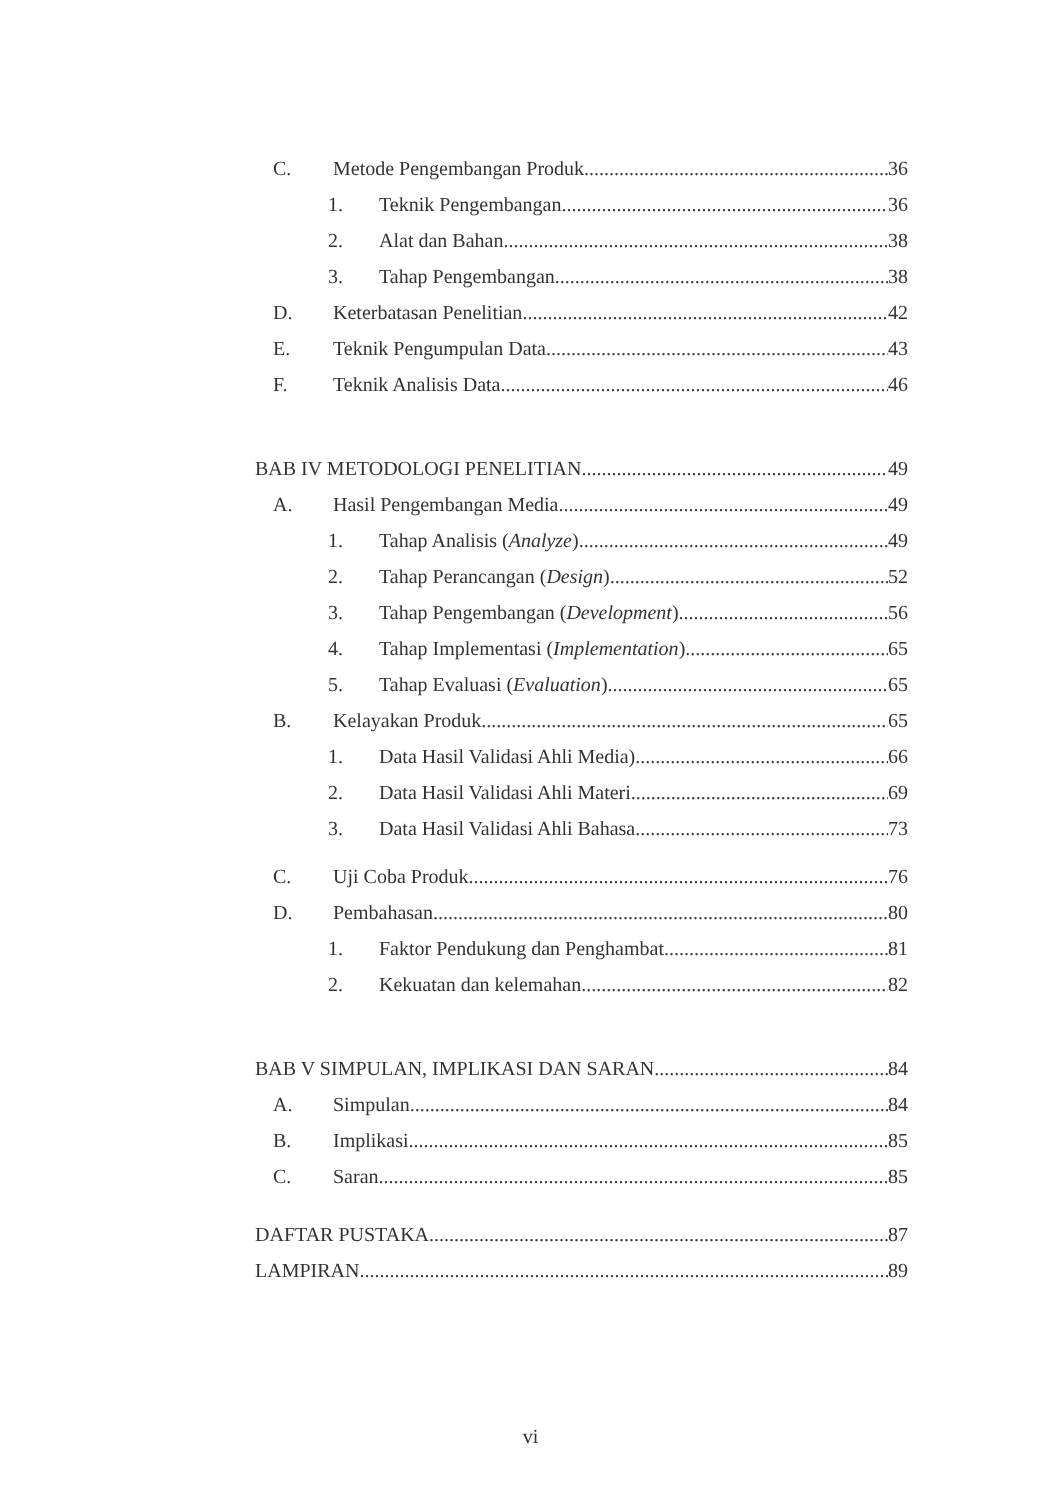C. Metode Pengembangan Produk 36
1. Teknik Pengembangan 36
2. Alat dan Bahan 38
3. Tahap Pengembangan 38
D. Keterbatasan Penelitian 42
E. Teknik Pengumpulan Data 43
F. Teknik Analisis Data 46
BAB IV METODOLOGI PENELITIAN 49
A. Hasil Pengembangan Media 49
1. Tahap Analisis (Analyze) 49
2. Tahap Perancangan (Design) 52
3. Tahap Pengembangan (Development) 56
4. Tahap Implementasi (Implementation) 65
5. Tahap Evaluasi (Evaluation) 65
B. Kelayakan Produk 65
1. Data Hasil Validasi Ahli Media) 66
2. Data Hasil Validasi Ahli Materi 69
3. Data Hasil Validasi Ahli Bahasa 73
C. Uji Coba Produk 76
D. Pembahasan 80
1. Faktor Pendukung dan Penghambat 81
2. Kekuatan dan kelemahan 82
BAB V SIMPULAN, IMPLIKASI DAN SARAN 84
A. Simpulan 84
B. Implikasi 85
C. Saran 85
DAFTAR PUSTAKA 87
LAMPIRAN 89
vi